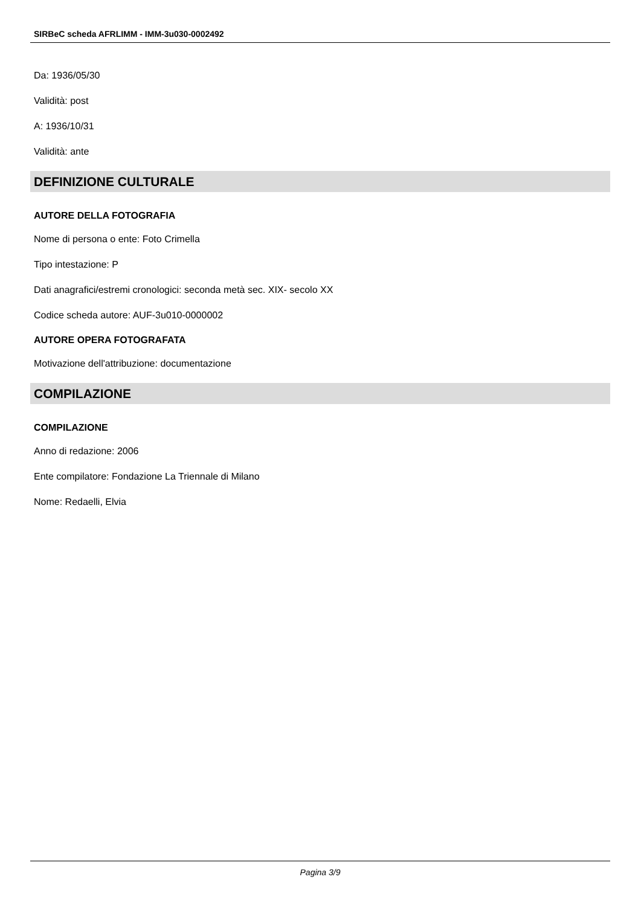SIRBeC scheda AFRLIMM - IMM-3u030-0002492
Da: 1936/05/30
Validità: post
A: 1936/10/31
Validità: ante
DEFINIZIONE CULTURALE
AUTORE DELLA FOTOGRAFIA
Nome di persona o ente: Foto Crimella
Tipo intestazione: P
Dati anagrafici/estremi cronologici: seconda metà sec. XIX- secolo XX
Codice scheda autore: AUF-3u010-0000002
AUTORE OPERA FOTOGRAFATA
Motivazione dell'attribuzione: documentazione
COMPILAZIONE
COMPILAZIONE
Anno di redazione: 2006
Ente compilatore: Fondazione La Triennale di Milano
Nome: Redaelli, Elvia
Pagina 3/9